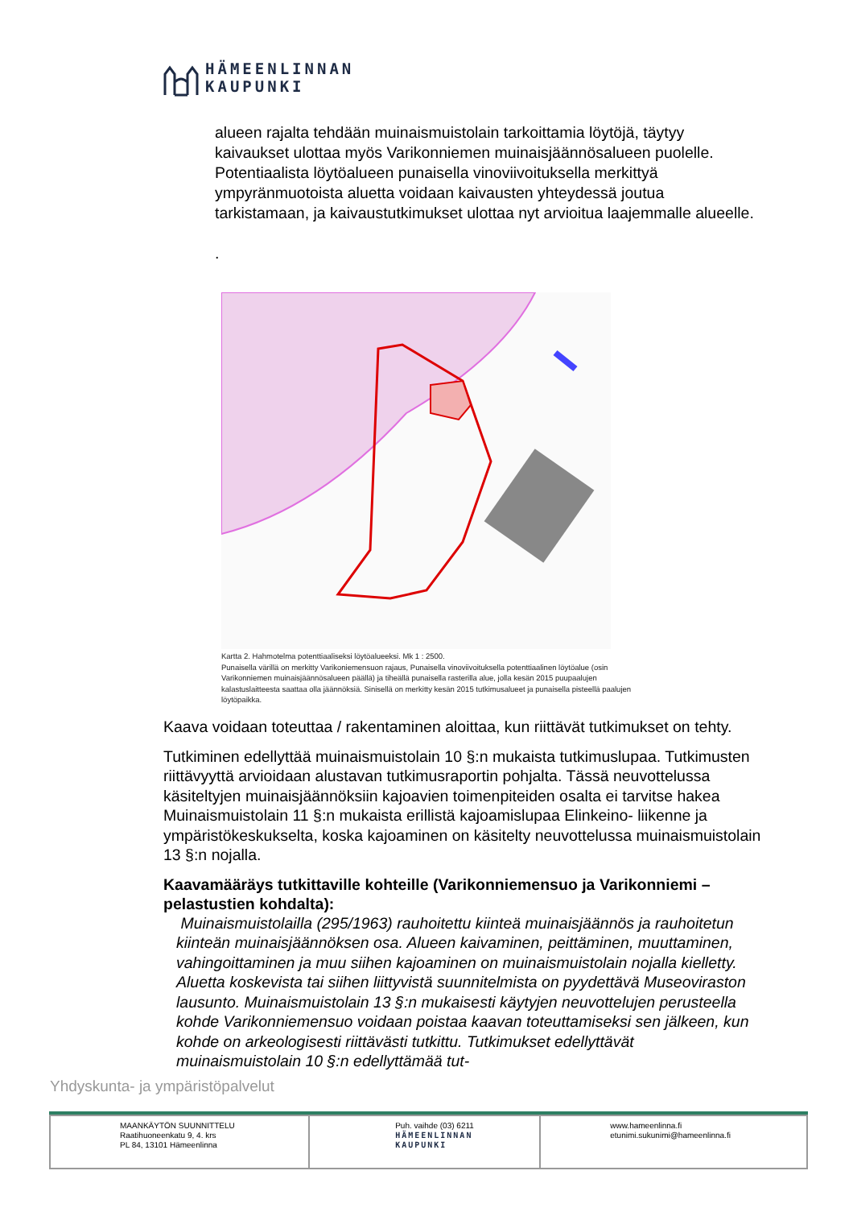HÄMEENLINNAN
KAUPUNKI
alueen rajalta tehdään muinaismuistolain tarkoittamia löytöjä, täytyy kaivaukset ulottaa myös Varikonniemen muinaisjäännösalueen puolelle. Potentiaalista löytöalueen punaisella vinoviivoituksella merkittyä ympyränmuotoista aluetta voidaan kaivausten yhteydessä joutua tarkistamaan, ja kaivaustutkimukset ulottaa nyt arvioitua laajemmalle alueelle.
.
Kartta 2. Hahmotelma potenttiaaliseksi löytöalueeksi. Mk 1 : 2500.
Punaisella värillä on merkitty Varikoniemensuon rajaus, Punaisella vinoviivoituksella potenttiaalinen löytöalue (osin Varikonniemen muinaisjäännösalueen päällä) ja tiheällä punaisella rasterilla alue, jolla kesän 2015 puupaalujen kalastuslaitteesta saattaa olla jäännöksiä. Sinisellä on merkitty kesän 2015 tutkimusalueet ja punaisella pisteellä paalujen löytöpaikka.
Kaava voidaan toteuttaa / rakentaminen aloittaa, kun riittävät tutkimukset on tehty.
Tutkiminen edellyttää muinaismuistolain 10 §:n mukaista tutkimuslupaa. Tutkimusten riittävyyttä arvioidaan alustavan tutkimusraportin pohjalta. Tässä neuvottelussa käsiteltyjen muinaisjäännöksiin kajoavien toimenpiteiden osalta ei tarvitse hakea Muinaismuistolain 11 §:n mukaista erillistä kajoamislupaa Elinkeino- liikenne ja ympäristökeskukselta, koska kajoaminen on käsitelty neuvottelussa muinaismuistolain 13 §:n nojalla.
Kaavamääräys tutkittaville kohteille (Varikonniemensuo ja Varikonniemi – pelastustien kohdalta):
Muinaismuistolailla (295/1963) rauhoitettu kiinteä muinaisjäännös ja rauhoitetun kiinteän muinaisjäännöksen osa. Alueen kaivaminen, peittäminen, muuttaminen, vahingoittaminen ja muu siihen kajoaminen on muinaismuistolain nojalla kielletty. Aluetta koskevista tai siihen liittyvistä suunnitelmista on pyydettävä Museoviraston lausunto. Muinaismuistolain 13 §:n mukaisesti käytyjen neuvottelujen perusteella kohde Varikonniemensuo voidaan poistaa kaavan toteuttamiseksi sen jälkeen, kun kohde on arkeologisesti riittävästi tutkittu. Tutkimukset edellyttävät muinaismuistolain 10 §:n edellyttämää tut-
Yhdyskunta- ja ympäristöpalvelut
| MAANKÄYTÖN SUUNNITTELU Raatihuoneenkatu 9, 4. krs PL 84, 13101 Hämeenlinna | Puh. vaihde (03) 6211 HÄMEENLINNAN KAUPUNKI | www.hameenlinna.fi etunimi.sukunimi@hameenlinna.fi |